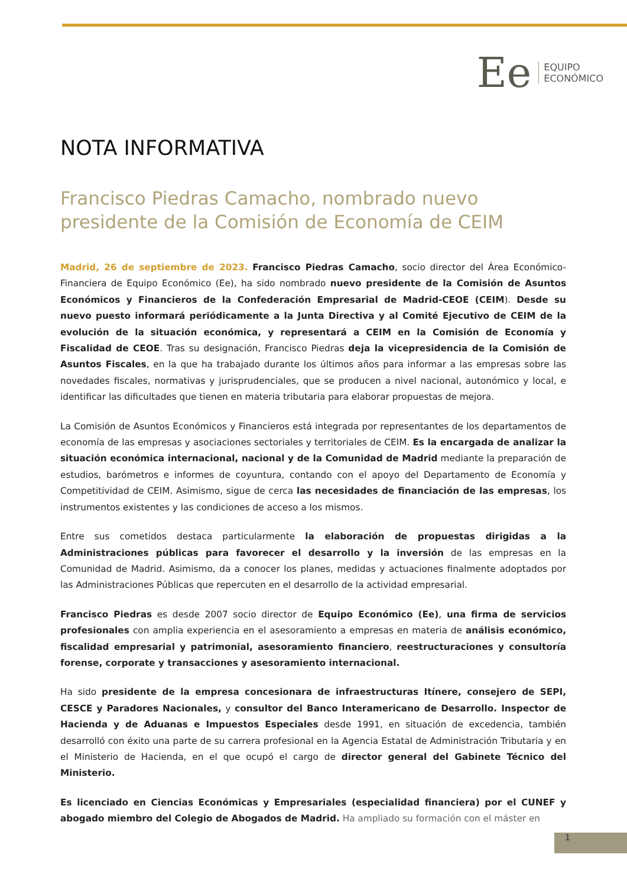Ee
EQUIPO
ECONÓMICO
NOTA INFORMATIVA
Francisco Piedras Camacho, nombrado nuevo presidente de la Comisión de Economía de CEIM
Madrid, 26 de septiembre de 2023. Francisco Piedras Camacho, socio director del Área Económico-Financiera de Equipo Económico (Ee), ha sido nombrado nuevo presidente de la Comisión de Asuntos Económicos y Financieros de la Confederación Empresarial de Madrid-CEOE (CEIM). Desde su nuevo puesto informará periódicamente a la Junta Directiva y al Comité Ejecutivo de CEIM de la evolución de la situación económica, y representará a CEIM en la Comisión de Economía y Fiscalidad de CEOE. Tras su designación, Francisco Piedras deja la vicepresidencia de la Comisión de Asuntos Fiscales, en la que ha trabajado durante los últimos años para informar a las empresas sobre las novedades fiscales, normativas y jurisprudenciales, que se producen a nivel nacional, autonómico y local, e identificar las dificultades que tienen en materia tributaria para elaborar propuestas de mejora.
La Comisión de Asuntos Económicos y Financieros está integrada por representantes de los departamentos de economía de las empresas y asociaciones sectoriales y territoriales de CEIM. Es la encargada de analizar la situación económica internacional, nacional y de la Comunidad de Madrid mediante la preparación de estudios, barómetros e informes de coyuntura, contando con el apoyo del Departamento de Economía y Competitividad de CEIM. Asimismo, sigue de cerca las necesidades de financiación de las empresas, los instrumentos existentes y las condiciones de acceso a los mismos.
Entre sus cometidos destaca particularmente la elaboración de propuestas dirigidas a la Administraciones públicas para favorecer el desarrollo y la inversión de las empresas en la Comunidad de Madrid. Asimismo, da a conocer los planes, medidas y actuaciones finalmente adoptados por las Administraciones Públicas que repercuten en el desarrollo de la actividad empresarial.
Francisco Piedras es desde 2007 socio director de Equipo Económico (Ee), una firma de servicios profesionales con amplia experiencia en el asesoramiento a empresas en materia de análisis económico, fiscalidad empresarial y patrimonial, asesoramiento financiero, reestructuraciones y consultoría forense, corporate y transacciones y asesoramiento internacional.
Ha sido presidente de la empresa concesionara de infraestructuras Itínere, consejero de SEPI, CESCE y Paradores Nacionales, y consultor del Banco Interamericano de Desarrollo. Inspector de Hacienda y de Aduanas e Impuestos Especiales desde 1991, en situación de excedencia, también desarrolló con éxito una parte de su carrera profesional en la Agencia Estatal de Administración Tributaria y en el Ministerio de Hacienda, en el que ocupó el cargo de director general del Gabinete Técnico del Ministerio.
Es licenciado en Ciencias Económicas y Empresariales (especialidad financiera) por el CUNEF y abogado miembro del Colegio de Abogados de Madrid. Ha ampliado su formación con el máster en
1